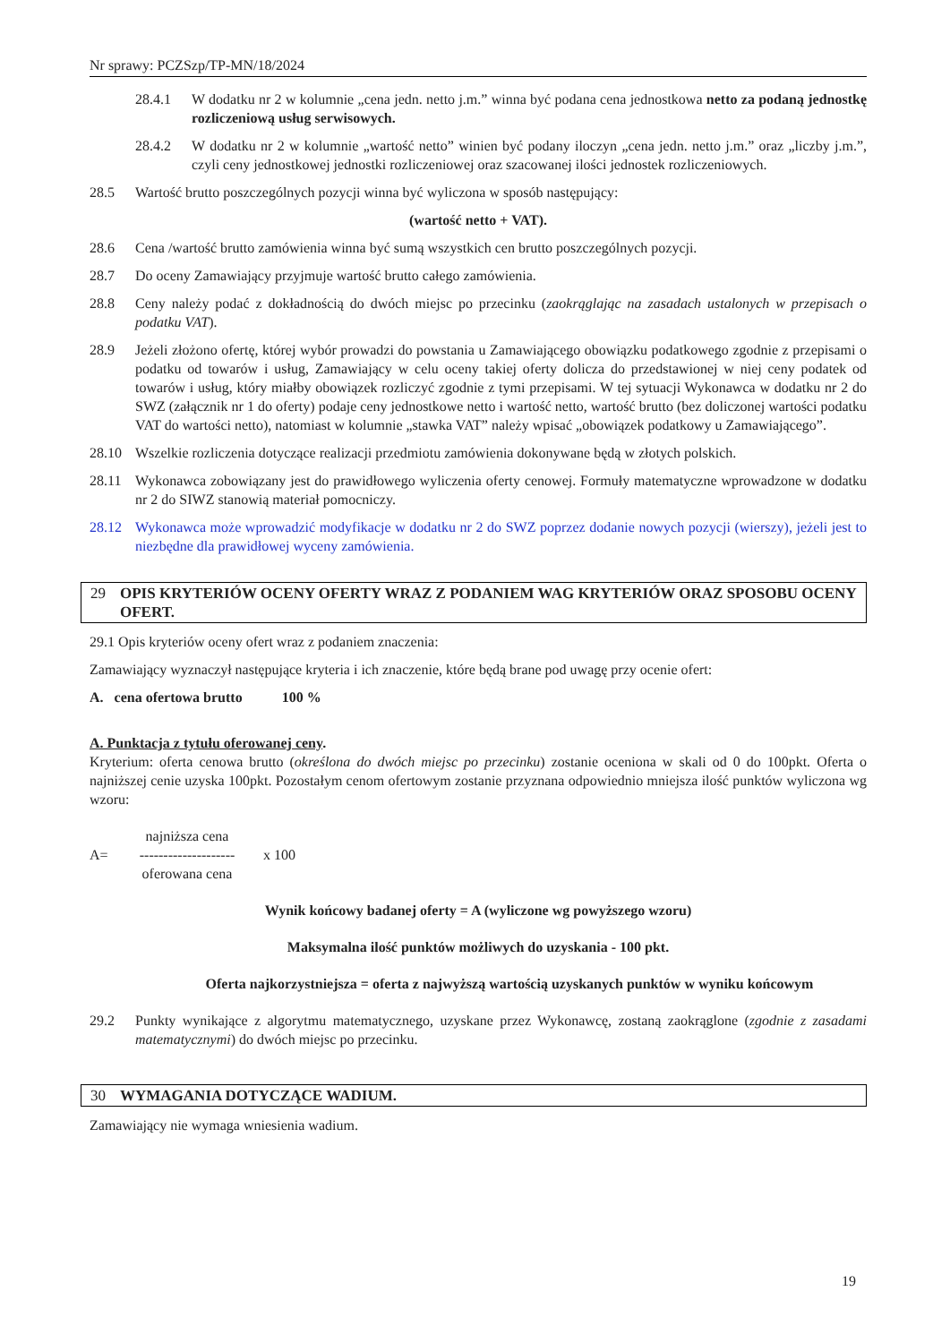Nr sprawy: PCZSzp/TP-MN/18/2024
28.4.1 W dodatku nr 2 w kolumnie „cena jedn. netto j.m.” winna być podana cena jednostkowa netto za podaną jednostkę rozliczeniową usług serwisowych.
28.4.2 W dodatku nr 2 w kolumnie „wartość netto” winien być podany iloczyn „cena jedn. netto j.m.” oraz „liczby j.m.”, czyli ceny jednostkowej jednostki rozliczeniowej oraz szacowanej ilości jednostek rozliczeniowych.
28.5 Wartość brutto poszczególnych pozycji winna być wyliczona w sposób następujący:
(wartość netto + VAT).
28.6 Cena /wartość brutto zamówienia winna być sumą wszystkich cen brutto poszczególnych pozycji.
28.7 Do oceny Zamawiający przyjmuje wartość brutto całego zamówienia.
28.8 Ceny należy podać z dokładnością do dwóch miejsc po przecinku (zaokrąglając na zasadach ustalonych w przepisach o podatku VAT).
28.9 Jeżeli złożono ofertę, której wybór prowadzi do powstania u Zamawiającego obowiązku podatkowego zgodnie z przepisami o podatku od towarów i usług, Zamawiający w celu oceny takiej oferty dolicza do przedstawionej w niej ceny podatek od towarów i usług, który miałby obowiązek rozliczyć zgodnie z tymi przepisami. W tej sytuacji Wykonawca w dodatku nr 2 do SWZ (załącznik nr 1 do oferty) podaje ceny jednostkowe netto i wartość netto, wartość brutto (bez doliczonej wartości podatku VAT do wartości netto), natomiast w kolumnie „stawka VAT” należy wpisać „obowiązek podatkowy u Zamawiającego”.
28.10 Wszelkie rozliczenia dotyczące realizacji przedmiotu zamówienia dokonywane będą w złotych polskich.
28.11 Wykonawca zobowiązany jest do prawidłowego wyliczenia oferty cenowej. Formuły matematyczne wprowadzone w dodatku nr 2 do SIWZ stanowią materiał pomocniczy.
28.12 Wykonawca może wprowadzić modyfikacje w dodatku nr 2 do SWZ poprzez dodanie nowych pozycji (wierszy), jeżeli jest to niezbędne dla prawidłowej wyceny zamówienia.
29 OPIS KRYTERIÓW OCENY OFERTY WRAZ Z PODANIEM WAG KRYTERIÓW ORAZ SPOSOBU OCENY OFERT.
29.1 Opis kryteriów oceny ofert wraz z podaniem znaczenia:
Zamawiający wyznaczył następujące kryteria i ich znaczenie, które będą brane pod uwagę przy ocenie ofert:
A. cena ofertowa brutto 100 %
A. Punktacja z tytułu oferowanej ceny.
Kryterium: oferta cenowa brutto (określona do dwóch miejsc po przecinku) zostanie oceniona w skali od 0 do 100pkt. Oferta o najniższej cenie uzyska 100pkt. Pozostałym cenom ofertowym zostanie przyznana odpowiednio mniejsza ilość punktów wyliczona wg wzoru:
A=
najniższa cena
--------------------
oferowana cena
x 100
Wynik końcowy badanej oferty = A (wyliczone wg powyższego wzoru)
Maksymalna ilość punktów możliwych do uzyskania - 100 pkt.
Oferta najkorzystniejsza = oferta z najwyższą wartością uzyskanych punktów w wyniku końcowym
29.2 Punkty wynikające z algorytmu matematycznego, uzyskane przez Wykonawcę, zostaną zaokrąglone (zgodnie z zasadami matematycznymi) do dwóch miejsc po przecinku.
30 WYMAGANIA DOTYCZĄCE WADIUM.
Zamawiający nie wymaga wniesienia wadium.
19